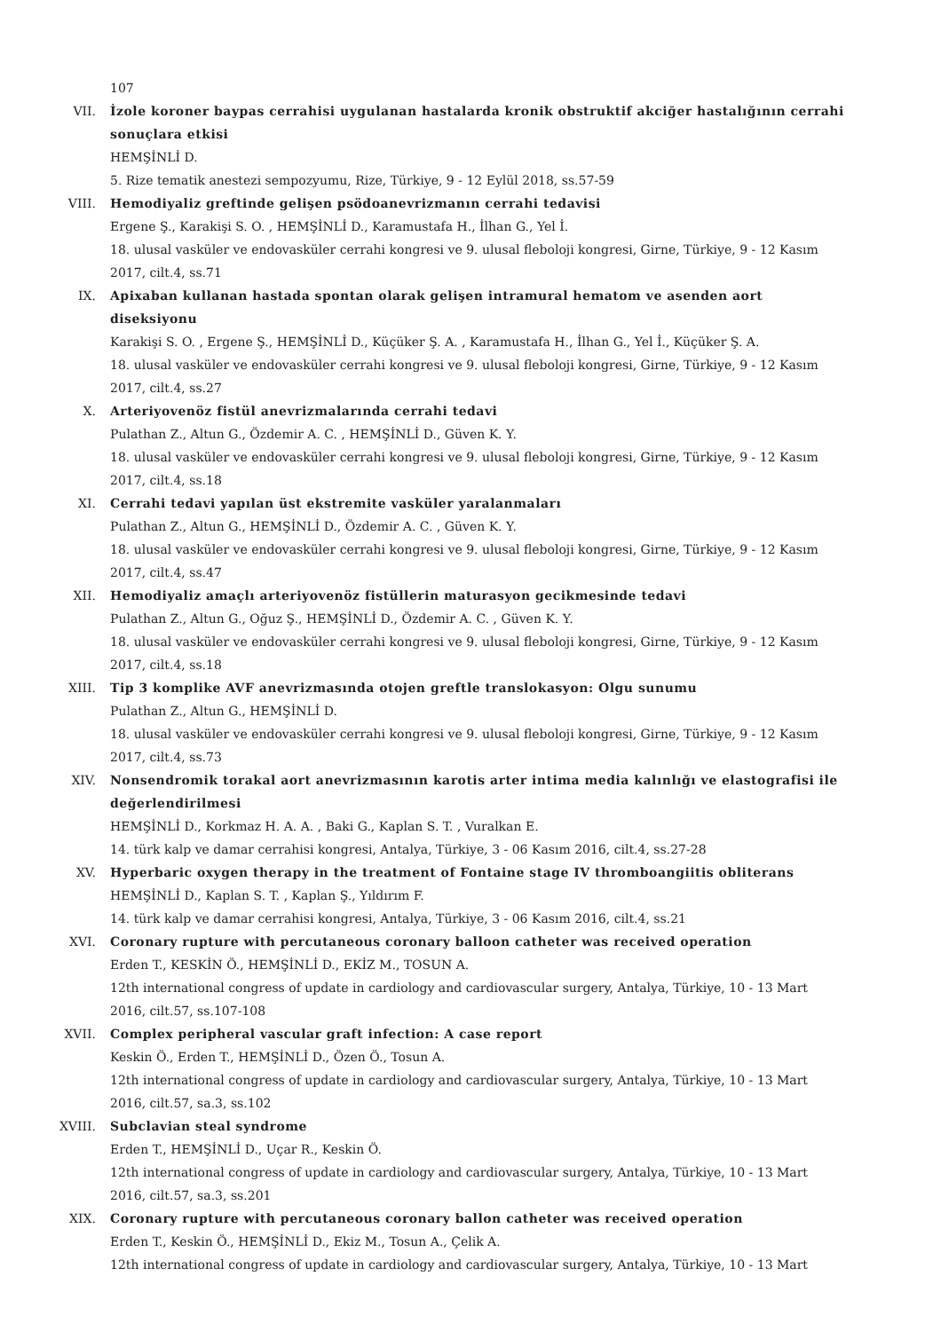107
VII. İzole koroner baypas cerrahisi uygulanan hastalarda kronik obstruktif akciğer hastalığının cerrahi sonuçlara etkisi
HEMŞİNLİ D.
5. Rize tematik anestezi sempozyumu, Rize, Türkiye, 9 - 12 Eylül 2018, ss.57-59
VIII. Hemodiyaliz greftinde gelişen psödoanevrizmanın cerrahi tedavisi
Ergene Ş., Karakişi S. O. , HEMŞİNLİ D., Karamustafa H., İlhan G., Yel İ.
18. ulusal vasküler ve endovasküler cerrahi kongresi ve 9. ulusal fleboloji kongresi, Girne, Türkiye, 9 - 12 Kasım 2017, cilt.4, ss.71
IX. Apixaban kullanan hastada spontan olarak gelişen intramural hematom ve asenden aort diseksiyonu
Karakişi S. O. , Ergene Ş., HEMŞİNLİ D., Küçüker Ş. A. , Karamustafa H., İlhan G., Yel İ., Küçüker Ş. A.
18. ulusal vasküler ve endovasküler cerrahi kongresi ve 9. ulusal fleboloji kongresi, Girne, Türkiye, 9 - 12 Kasım 2017, cilt.4, ss.27
X. Arteriyovenöz fistül anevrizmalarında cerrahi tedavi
Pulathan Z., Altun G., Özdemir A. C. , HEMŞİNLİ D., Güven K. Y.
18. ulusal vasküler ve endovasküler cerrahi kongresi ve 9. ulusal fleboloji kongresi, Girne, Türkiye, 9 - 12 Kasım 2017, cilt.4, ss.18
XI. Cerrahi tedavi yapılan üst ekstremite vasküler yaralanmaları
Pulathan Z., Altun G., HEMŞİNLİ D., Özdemir A. C. , Güven K. Y.
18. ulusal vasküler ve endovasküler cerrahi kongresi ve 9. ulusal fleboloji kongresi, Girne, Türkiye, 9 - 12 Kasım 2017, cilt.4, ss.47
XII. Hemodiyaliz amaçlı arteriyovenöz fistüllerin maturasyon gecikmesinde tedavi
Pulathan Z., Altun G., Oğuz Ş., HEMŞİNLİ D., Özdemir A. C. , Güven K. Y.
18. ulusal vasküler ve endovasküler cerrahi kongresi ve 9. ulusal fleboloji kongresi, Girne, Türkiye, 9 - 12 Kasım 2017, cilt.4, ss.18
XIII. Tip 3 komplike AVF anevrizmasında otojen greftle translokasyon: Olgu sunumu
Pulathan Z., Altun G., HEMŞİNLİ D.
18. ulusal vasküler ve endovasküler cerrahi kongresi ve 9. ulusal fleboloji kongresi, Girne, Türkiye, 9 - 12 Kasım 2017, cilt.4, ss.73
XIV. Nonsendromik torakal aort anevrizmasının karotis arter intima media kalınlığı ve elastografisi ile değerlendirilmesi
HEMŞİNLİ D., Korkmaz H. A. A. , Baki G., Kaplan S. T. , Vuralkan E.
14. türk kalp ve damar cerrahisi kongresi, Antalya, Türkiye, 3 - 06 Kasım 2016, cilt.4, ss.27-28
XV. Hyperbaric oxygen therapy in the treatment of Fontaine stage IV thromboangiitis obliterans
HEMŞİNLİ D., Kaplan S. T. , Kaplan Ş., Yıldırım F.
14. türk kalp ve damar cerrahisi kongresi, Antalya, Türkiye, 3 - 06 Kasım 2016, cilt.4, ss.21
XVI. Coronary rupture with percutaneous coronary balloon catheter was received operation
Erden T., KESKİN Ö., HEMŞİNLİ D., EKİZ M., TOSUN A.
12th international congress of update in cardiology and cardiovascular surgery, Antalya, Türkiye, 10 - 13 Mart 2016, cilt.57, ss.107-108
XVII. Complex peripheral vascular graft infection: A case report
Keskin Ö., Erden T., HEMŞİNLİ D., Özen Ö., Tosun A.
12th international congress of update in cardiology and cardiovascular surgery, Antalya, Türkiye, 10 - 13 Mart 2016, cilt.57, sa.3, ss.102
XVIII. Subclavian steal syndrome
Erden T., HEMŞİNLİ D., Uçar R., Keskin Ö.
12th international congress of update in cardiology and cardiovascular surgery, Antalya, Türkiye, 10 - 13 Mart 2016, cilt.57, sa.3, ss.201
XIX. Coronary rupture with percutaneous coronary ballon catheter was received operation
Erden T., Keskin Ö., HEMŞİNLİ D., Ekiz M., Tosun A., Çelik A.
12th international congress of update in cardiology and cardiovascular surgery, Antalya, Türkiye, 10 - 13 Mart